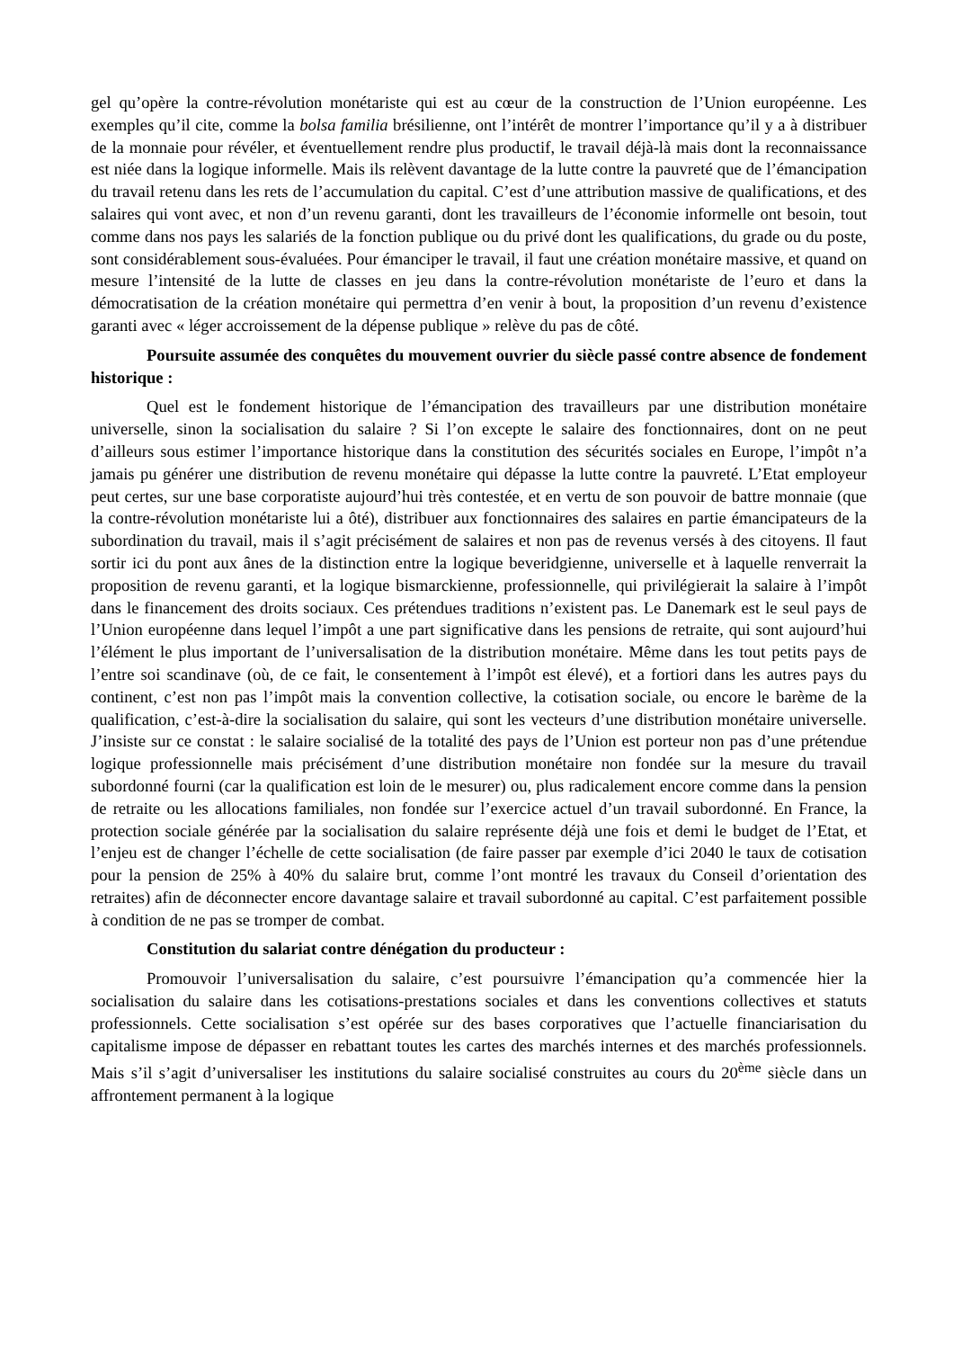gel qu’opère la contre-révolution monétariste qui est au cœur de la construction de l’Union européenne. Les exemples qu’il cite, comme la bolsa familia brésilienne, ont l’intérêt de montrer l’importance qu’il y a à distribuer de la monnaie pour révéler, et éventuellement rendre plus productif, le travail déjà-là mais dont la reconnaissance est niée dans la logique informelle. Mais ils relèvent davantage de la lutte contre la pauvreté que de l’émancipation du travail retenu dans les rets de l’accumulation du capital. C’est d’une attribution massive de qualifications, et des salaires qui vont avec, et non d’un revenu garanti, dont les travailleurs de l’économie informelle ont besoin, tout comme dans nos pays les salariés de la fonction publique ou du privé dont les qualifications, du grade ou du poste, sont considérablement sous-évaluées. Pour émanciper le travail, il faut une création monétaire massive, et quand on mesure l’intensité de la lutte de classes en jeu dans la contre-révolution monétariste de l’euro et dans la démocratisation de la création monétaire qui permettra d’en venir à bout, la proposition d’un revenu d’existence garanti avec « léger accroissement de la dépense publique » relève du pas de côté.
Poursuite assumée des conquêtes du mouvement ouvrier du siècle passé contre absence de fondement historique :
Quel est le fondement historique de l’émancipation des travailleurs par une distribution monétaire universelle, sinon la socialisation du salaire ? Si l’on excepte le salaire des fonctionnaires, dont on ne peut d’ailleurs sous estimer l’importance historique dans la constitution des sécurités sociales en Europe, l’impôt n’a jamais pu générer une distribution de revenu monétaire qui dépasse la lutte contre la pauvreté. L’Etat employeur peut certes, sur une base corporatiste aujourd’hui très contestée, et en vertu de son pouvoir de battre monnaie (que la contre-révolution monétariste lui a ôté), distribuer aux fonctionnaires des salaires en partie émancipateurs de la subordination du travail, mais il s’agit précisément de salaires et non pas de revenus versés à des citoyens. Il faut sortir ici du pont aux ânes de la distinction entre la logique beveridgienne, universelle et à laquelle renverrait la proposition de revenu garanti, et la logique bismarckienne, professionnelle, qui privilégierait la salaire à l’impôt dans le financement des droits sociaux. Ces prétendues traditions n’existent pas. Le Danemark est le seul pays de l’Union européenne dans lequel l’impôt a une part significative dans les pensions de retraite, qui sont aujourd’hui l’élément le plus important de l’universalisation de la distribution monétaire. Même dans les tout petits pays de l’entre soi scandinave (où, de ce fait, le consentement à l’impôt est élevé), et a fortiori dans les autres pays du continent, c’est non pas l’impôt mais la convention collective, la cotisation sociale, ou encore le barème de la qualification, c’est-à-dire la socialisation du salaire, qui sont les vecteurs d’une distribution monétaire universelle. J’insiste sur ce constat : le salaire socialisé de la totalité des pays de l’Union est porteur non pas d’une prétendue logique professionnelle mais précisément d’une distribution monétaire non fondée sur la mesure du travail subordonné fourni (car la qualification est loin de le mesurer) ou, plus radicalement encore comme dans la pension de retraite ou les allocations familiales, non fondée sur l’exercice actuel d’un travail subordonné. En France, la protection sociale générée par la socialisation du salaire représente déjà une fois et demi le budget de l’Etat, et l’enjeu est de changer l’échelle de cette socialisation (de faire passer par exemple d’ici 2040 le taux de cotisation pour la pension de 25% à 40% du salaire brut, comme l’ont montré les travaux du Conseil d’orientation des retraites) afin de déconnecter encore davantage salaire et travail subordonné au capital. C’est parfaitement possible à condition de ne pas se tromper de combat.
Constitution du salariat contre dénégation du producteur :
Promouvoir l’universalisation du salaire, c’est poursuivre l’émancipation qu’a commencée hier la socialisation du salaire dans les cotisations-prestations sociales et dans les conventions collectives et statuts professionnels. Cette socialisation s’est opérée sur des bases corporatives que l’actuelle financiarisation du capitalisme impose de dépasser en rebattant toutes les cartes des marchés internes et des marchés professionnels. Mais s’il s’agit d’universaliser les institutions du salaire socialisé construites au cours du 20<sup>ème</sup> siècle dans un affrontement permanent à la logique